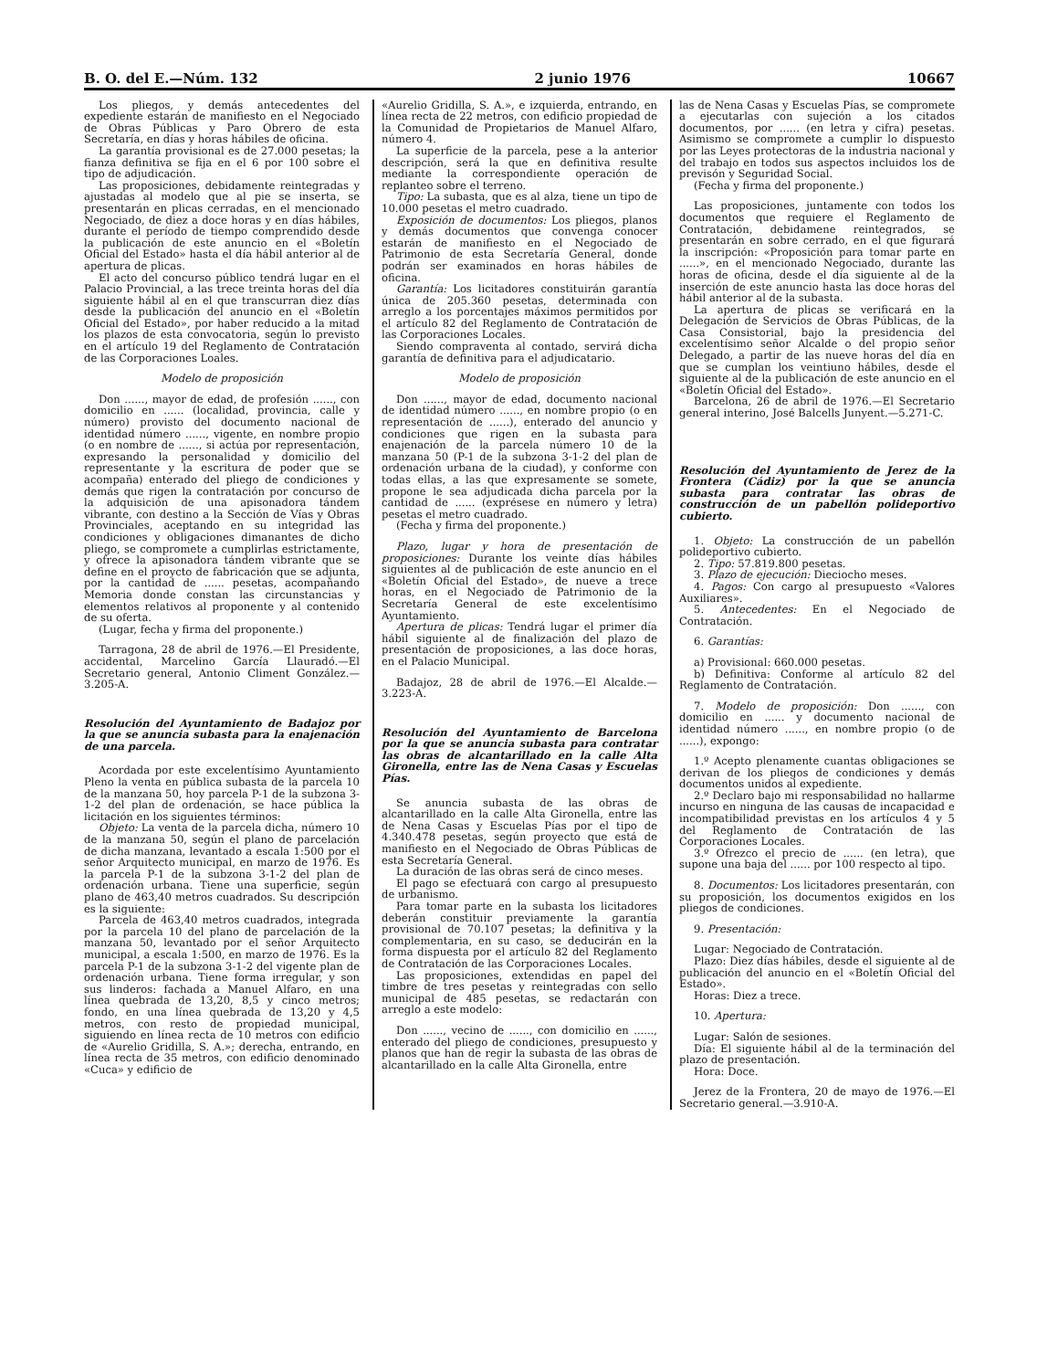B. O. del E.—Núm. 132 2 junio 1976 10667
Los pliegos, y demás antecedentes del expediente estarán de manifiesto en el Negociado de Obras Públicas y Paro Obrero de esta Secretaría, en días y horas hábiles de oficina.
La garantía provisional es de 27.000 pesetas; la fianza definitiva se fija en el 6 por 100 sobre el tipo de adjudicación.
Las proposiciones, debidamente reintegradas y ajustadas al modelo que al pie se inserta, se presentarán en plicas cerradas, en el mencionado Negociado, de diez a doce horas y en días hábiles, durante el período de tiempo comprendido desde la publicación de este anuncio en el «Boletín Oficial del Estado» hasta el día hábil anterior al de apertura de plicas.
El acto del concurso público tendrá lugar en el Palacio Provincial, a las trece treinta horas del día siguiente hábil al en el que transcurran diez días desde la publicación del anuncio en el «Boletín Oficial del Estado», por haber reducido a la mitad los plazos de esta convocatoria, según lo previsto en el artículo 19 del Reglamento de Contratación de las Corporaciones Loales.
Modelo de proposición
Don ......, mayor de edad, de profesión ......, con domicilio en ...... (localidad, provincia, calle y número) provisto del documento nacional de identidad número ......, vigente, en nombre propio (o en nombre de ......, si actúa por representación, expresando la personalidad y domicilio del representante y la escritura de poder que se acompaña) enterado del pliego de condiciones y demás que rigen la contratación por concurso de la adquisición de una apisonadora tándem vibrante, con destino a la Sección de Vías y Obras Provinciales, aceptando en su integridad las condiciones y obligaciones dimanantes de dicho pliego, se compromete a cumplirlas estrictamente, y ofrece la apisonadora tándem vibrante que se define en el proycto de fabricación que se adjunta, por la cantidad de ...... pesetas, acompañando Memoria donde constan las circunstancias y elementos relativos al proponente y al contenido de su oferta.
(Lugar, fecha y firma del proponente.)
Tarragona, 28 de abril de 1976.—El Presidente, accidental, Marcelino García Llauradó.—El Secretario general, Antonio Climent González.—3.205-A.
Resolución del Ayuntamiento de Badajoz por la que se anuncia subasta para la enajenación de una parcela.
Acordada por este excelentísimo Ayuntamiento Pleno la venta en pública subasta de la parcela 10 de la manzana 50, hoy parcela P-1 de la subzona 3-1-2 del plan de ordenación, se hace pública la licitación en los siguientes términos:
Objeto: La venta de la parcela dicha, número 10 de la manzana 50, según el plano de parcelación de dicha manzana, levantado a escala 1:500 por el señor Arquitecto municipal, en marzo de 1976. Es la parcela P-1 de la subzona 3-1-2 del plan de ordenación urbana. Tiene una superficie, según plano de 463,40 metros cuadrados. Su descripción es la siguiente:
Parcela de 463,40 metros cuadrados, integrada por la parcela 10 del plano de parcelación de la manzana 50, levantado por el señor Arquitecto municipal, a escala 1:500, en marzo de 1976. Es la parcela P-1 de la subzona 3-1-2 del vigente plan de ordenación urbana. Tiene forma irregular, y son sus linderos: fachada a Manuel Alfaro, en una línea quebrada de 13,20, 8,5 y cinco metros; fondo, en una línea quebrada de 13,20 y 4,5 metros, con resto de propiedad municipal, siguiendo en línea recta de 10 metros con edificio de «Aurelio Gridilla, S. A.»; derecha, entrando, en línea recta de 35 metros, con edificio denominado «Cuca» y edificio de
«Aurelio Gridilla, S. A.», e izquierda, entrando, en línea recta de 22 metros, con edificio propiedad de la Comunidad de Propietarios de Manuel Alfaro, número 4.
La superficie de la parcela, pese a la anterior descripción, será la que en definitiva resulte mediante la correspondiente operación de replanteo sobre el terreno.
Tipo: La subasta, que es al alza, tiene un tipo de 10.000 pesetas el metro cuadrado.
Exposición de documentos: Los pliegos, planos y demás documentos que convenga conocer estarán de manifiesto en el Negociado de Patrimonio de esta Secretaría General, donde podrán ser examinados en horas hábiles de oficina.
Garantía: Los licitadores constituirán garantía única de 205.360 pesetas, determinada con arreglo a los porcentajes máximos permitidos por el artículo 82 del Reglamento de Contratación de las Corporaciones Locales.
Siendo compraventa al contado, servirá dicha garantía de definitiva para el adjudicatario.
Modelo de proposición
Don ......, mayor de edad, documento nacional de identidad número ......, en nombre propio (o en representación de ......), enterado del anuncio y condiciones que rigen en la subasta para enajenación de la parcela número 10 de la manzana 50 (P-1 de la subzona 3-1-2 del plan de ordenación urbana de la ciudad), y conforme con todas ellas, a las que expresamente se somete, propone le sea adjudicada dicha parcela por la cantidad de ...... (exprésese en número y letra) pesetas el metro cuadrado.
(Fecha y firma del proponente.)
Plazo, lugar y hora de presentación de proposiciones: Durante los veinte días hábiles siguientes al de publicación de este anuncio en el «Boletín Oficial del Estado», de nueve a trece horas, en el Negociado de Patrimonio de la Secretaría General de este excelentísimo Ayuntamiento.
Apertura de plicas: Tendrá lugar el primer día hábil siguiente al de finalización del plazo de presentación de proposiciones, a las doce horas, en el Palacio Municipal.
Badajoz, 28 de abril de 1976.—El Alcalde.—3.223-A.
Resolución del Ayuntamiento de Barcelona por la que se anuncia subasta para contratar las obras de alcantarillado en la calle Alta Gironella, entre las de Nena Casas y Escuelas Pías.
Se anuncia subasta de las obras de alcantarillado en la calle Alta Gironella, entre las de Nena Casas y Escuelas Pías por el tipo de 4.340.478 pesetas, según proyecto que está de manifiesto en el Negociado de Obras Públicas de esta Secretaría General.
La duración de las obras será de cinco meses.
El pago se efectuará con cargo al presupuesto de urbanismo.
Para tomar parte en la subasta los licitadores deberán constituir previamente la garantía provisional de 70.107 pesetas; la definitiva y la complementaria, en su caso, se deducirán en la forma dispuesta por el artículo 82 del Reglamento de Contratación de las Corporaciones Locales.
Las proposiciones, extendidas en papel del timbre de tres pesetas y reintegradas con sello municipal de 485 pesetas, se redactarán con arreglo a este modelo:
Don ......, vecino de ......, con domicilio en ......, enterado del pliego de condiciones, presupuesto y planos que han de regir la subasta de las obras de alcantarillado en la calle Alta Gironella, entre
las de Nena Casas y Escuelas Pías, se compromete a ejecutarlas con sujeción a los citados documentos, por ...... (en letra y cifra) pesetas. Asimismo se compromete a cumplir lo dispuesto por las Leyes protectoras de la industria nacional y del trabajo en todos sus aspectos incluidos los de previsón y Seguridad Social.
(Fecha y firma del proponente.)
Las proposiciones, juntamente con todos los documentos que requiere el Reglamento de Contratación, debidamene reintegrados, se presentarán en sobre cerrado, en el que figurará la inscripción: «Proposición para tomar parte en ......», en el mencionado Negociado, durante las horas de oficina, desde el día siguiente al de la inserción de este anuncio hasta las doce horas del hábil anterior al de la subasta.
La apertura de plicas se verificará en la Delegación de Servicios de Obras Públicas, de la Casa Consistorial, bajo la presidencia del excelentísimo señor Alcalde o del propio señor Delegado, a partir de las nueve horas del día en que se cumplan los veintiuno hábiles, desde el siguiente al de la publicación de este anuncio en el «Boletín Oficial del Estado».
Barcelona, 26 de abril de 1976.—El Secretario general interino, José Balcells Junyent.—5.271-C.
Resolución del Ayuntamiento de Jerez de la Frontera (Cádiz) por la que se anuncia subasta para contratar las obras de construcción de un pabellón polideportivo cubierto.
1. Objeto: La construcción de un pabellón polideportivo cubierto.
2. Tipo: 57.819.800 pesetas.
3. Plazo de ejecución: Dieciocho meses.
4. Pagos: Con cargo al presupuesto «Valores Auxiliares».
5. Antecedentes: En el Negociado de Contratación.
6. Garantías:
a) Provisional: 660.000 pesetas.
b) Definitiva: Conforme al artículo 82 del Reglamento de Contratación.
7. Modelo de proposición: Don ......, con domicilio en ...... y documento nacional de identidad número ......, en nombre propio (o de ......), expongo:
1.º Acepto plenamente cuantas obligaciones se derivan de los pliegos de condiciones y demás documentos unidos al expediente.
2.º Declaro bajo mi responsabilidad no hallarme incurso en ninguna de las causas de incapacidad e incompatibilidad previstas en los artículos 4 y 5 del Reglamento de Contratación de las Corporaciones Locales.
3.º Ofrezco el precio de ...... (en letra), que supone una baja del ...... por 100 respecto al tipo.
8. Documentos: Los licitadores presentarán, con su proposición, los documentos exigidos en los pliegos de condiciones.
9. Presentación:
Lugar: Negociado de Contratación.
Plazo: Diez días hábiles, desde el siguiente al de publicación del anuncio en el «Boletín Oficial del Estado».
Horas: Diez a trece.
10. Apertura:
Lugar: Salón de sesiones.
Día: El siguiente hábil al de la terminación del plazo de presentación.
Hora: Doce.
Jerez de la Frontera, 20 de mayo de 1976.—El Secretario general.—3.910-A.